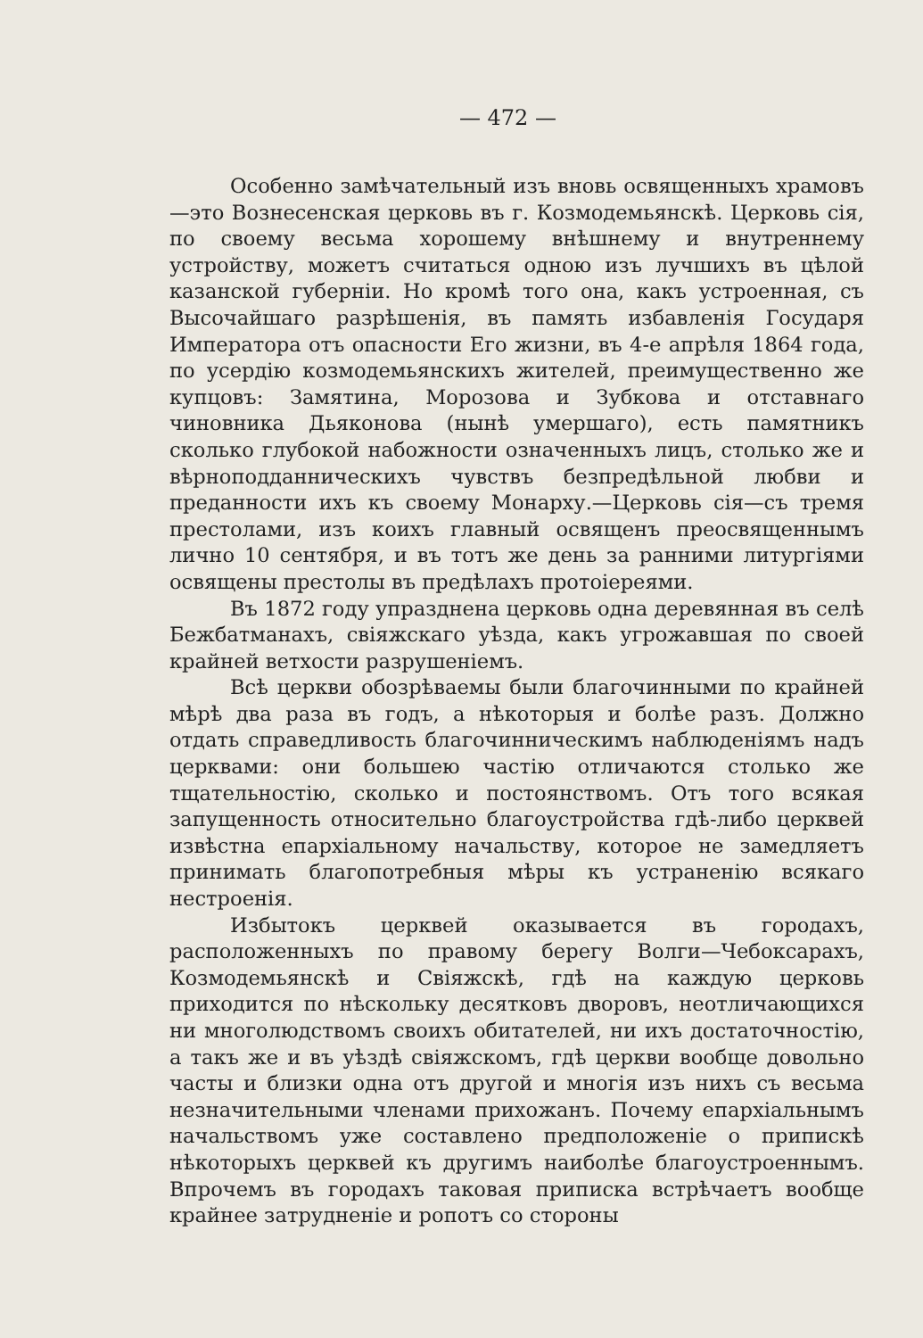— 472 —
Особенно замѣчательный изъ вновь освященныхъ храмовъ—это Вознесенская церковь въ г. Козмодемьянскѣ. Церковь сія, по своему весьма хорошему внѣшнему и внутреннему устройству, можетъ считаться одною изъ лучшихъ въ цѣлой казанской губерніи. Но кромѣ того она, какъ устроенная, съ Высочайшаго разрѣшенія, въ память избавленія Государя Императора отъ опасности Его жизни, въ 4-е апрѣля 1864 года, по усердію козмодемьянскихъ жителей, преимущественно же купцовъ: Замятина, Морозова и Зубкова и отставнаго чиновника Дьяконова (нынѣ умершаго), есть памятникъ сколько глубокой набожности означенныхъ лицъ, столько же и вѣрноподданническихъ чувствъ безпредѣльной любви и преданности ихъ къ своему Монарху.—Церковь сія—съ тремя престолами, изъ коихъ главный освященъ преосвященнымъ лично 10 сентября, и въ тотъ же день за ранними литургіями освящены престолы въ предѣлахъ протоіереями.
Въ 1872 году упразднена церковь одна деревянная въ селѣ Бежбатманахъ, свіяжскаго уѣзда, какъ угрожавшая по своей крайней ветхости разрушеніемъ.
Всѣ церкви обозрѣваемы были благочинными по крайней мѣрѣ два раза въ годъ, а нѣкоторыя и болѣе разъ. Должно отдать справедливость благочинническимъ наблюденіямъ надъ церквами: они большею частію отличаются столько же тщательностію, сколько и постоянствомъ. Отъ того всякая запущенность относительно благоустройства гдѣ-либо церквей извѣстна епархіальному начальству, которое не замедляетъ принимать благопотребныя мѣры къ устраненію всякаго нестроенія.
Избытокъ церквей оказывается въ городахъ, расположенныхъ по правому берегу Волги—Чебоксарахъ, Козмодемьянскѣ и Свіяжскѣ, гдѣ на каждую церковь приходится по нѣскольку десятковъ дворовъ, неотличающихся ни многолюдствомъ своихъ обитателей, ни ихъ достаточностію, а такъ же и въ уѣздѣ свіяжскомъ, гдѣ церкви вообще довольно часты и близки одна отъ другой и многія изъ нихъ съ весьма незначительными членами прихожанъ. Почему епархіальнымъ начальствомъ уже составлено предположеніе о припискѣ нѣкоторыхъ церквей къ другимъ наиболѣе благоустроеннымъ. Впрочемъ въ городахъ таковая приписка встрѣчаетъ вообще крайнее затрудненіе и ропотъ со стороны